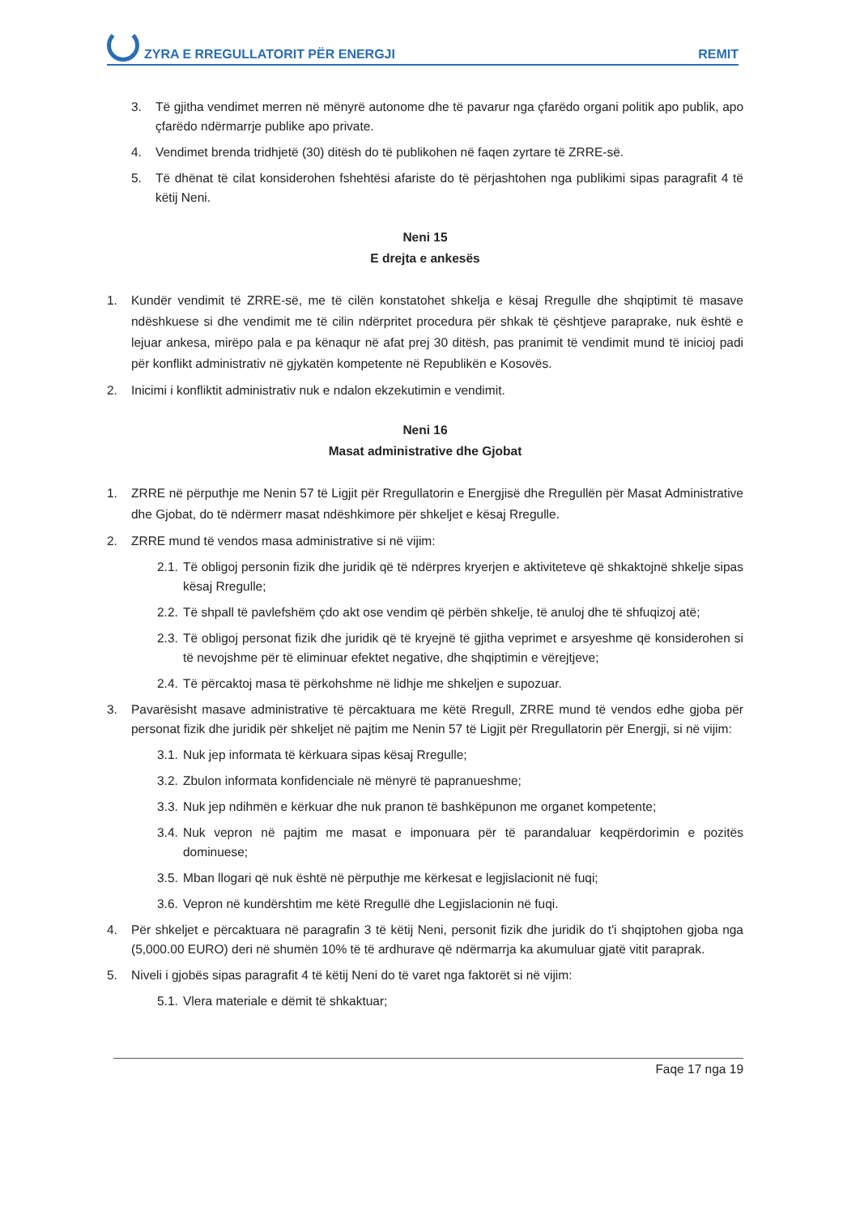ZYRA E RREGULLATORIT PËR ENERGJI REMIT
3. Të gjitha vendimet merren në mënyrë autonome dhe të pavarur nga çfarëdo organi politik apo publik, apo çfarëdo ndërmarrje publike apo private.
4. Vendimet brenda tridhjetë (30) ditësh do të publikohen në faqen zyrtare të ZRRE-së.
5. Të dhënat të cilat konsiderohen fshehtësi afariste do të përjashtohen nga publikimi sipas paragrafit 4 të këtij Neni.
Neni 15
E drejta e ankesës
1. Kundër vendimit të ZRRE-së, me të cilën konstatohet shkelja e kësaj Rregulle dhe shqiptimit të masave ndëshkuese si dhe vendimit me të cilin ndërpritet procedura për shkak të çështjeve paraprake, nuk është e lejuar ankesa, mirëpo pala e pa kënaqur në afat prej 30 ditësh, pas pranimit të vendimit mund të inicioj padi për konflikt administrativ në gjykatën kompetente në Republikën e Kosovës.
2. Inicimi i konfliktit administrativ nuk e ndalon ekzekutimin e vendimit.
Neni 16
Masat administrative dhe Gjobat
1. ZRRE në përputhje me Nenin 57 të Ligjit për Rregullatorin e Energjisë dhe Rregullën për Masat Administrative dhe Gjobat, do të ndërmerr masat ndëshkimore për shkeljet e kësaj Rregulle.
2. ZRRE mund të vendos masa administrative si në vijim:
2.1. Të obligoj personin fizik dhe juridik që të ndërpres kryerjen e aktiviteteve që shkaktojnë shkelje sipas kësaj Rregulle;
2.2. Të shpall të pavlefshëm çdo akt ose vendim që përbën shkelje, të anuloj dhe të shfuqizoj atë;
2.3. Të obligoj personat fizik dhe juridik që të kryejnë të gjitha veprimet e arsyeshme që konsiderohen si të nevojshme për të eliminuar efektet negative, dhe shqiptimin e vërejtjeve;
2.4. Të përcaktoj masa të përkohshme në lidhje me shkeljen e supozuar.
3. Pavarësisht masave administrative të përcaktuara me këtë Rregull, ZRRE mund të vendos edhe gjoba për personat fizik dhe juridik për shkeljet në pajtim me Nenin 57 të Ligjit për Rregullatorin për Energji, si në vijim:
3.1. Nuk jep informata të kërkuara sipas kësaj Rregulle;
3.2. Zbulon informata konfidenciale në mënyrë të papranueshme;
3.3. Nuk jep ndihmën e kërkuar dhe nuk pranon të bashkëpunon me organet kompetente;
3.4. Nuk vepron në pajtim me masat e imponuara për të parandaluar keqpërdorimin e pozitës dominuese;
3.5. Mban llogari që nuk është në përputhje me kërkesat e legjislacionit në fuqi;
3.6. Vepron në kundërshtim me këtë Rregullë dhe Legjislacionin në fuqi.
4. Për shkeljet e përcaktuara në paragrafin 3 të këtij Neni, personit fizik dhe juridik do t'i shqiptohen gjoba nga (5,000.00 EURO) deri në shumën 10% të të ardhurave që ndërmarrja ka akumuluar gjatë vitit paraprak.
5. Niveli i gjobës sipas paragrafit 4 të këtij Neni do të varet nga faktorët si në vijim:
5.1. Vlera materiale e dëmit të shkaktuar;
Faqe 17 nga 19